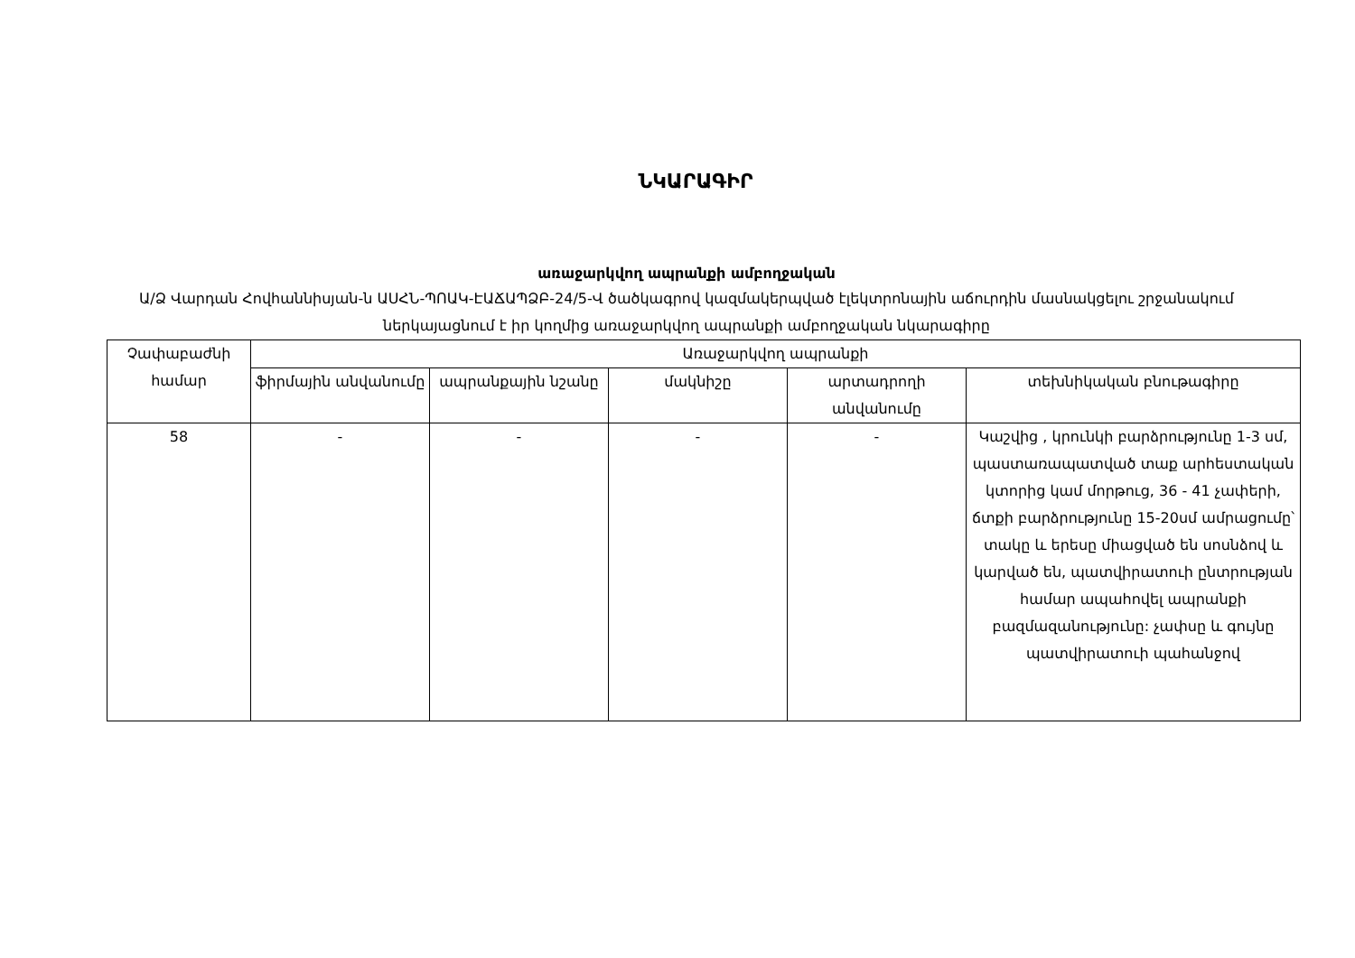ՆԿԱՐԱԳԻՐ
առաջարկվող ապրանքի ամբողջական
Ա/Ձ Վարդան Հովհաննիսյան-ն ԱՍՀՆ-ՊՈԱԿ-ԷԱՃԱՊՁԲ-24/5-Վ ծածկագրով կազմակերպված էլեկտրոնային աճուրդին մասնակցելու շրջանակում ներկայացնում է իր կողմից առաջարկվող ապրանքի ամբողջական նկարագիրը
| Չափաբաժնի համար | Առաջարկվող ապրանքի | | | | |
| --- | --- | --- | --- | --- | --- |
| | ֆիրմային անվանումը | ապրանքային նշանը | մակնիշը | արտադրողի անվանումը | տեխնիկական բնութագիրը |
| 58 | - | - | - | - | Կաշվից , կրունկի բարձրությունը 1-3 սմ, պաստառապատված տաք արհեստական կտորից կամ մորթուց, 36 - 41 չափերի, ճտքի բարձրությունը 15-20սմ ամրացումը՝ տակը և երեսը միացված են սոսնձով և կարված են, պատվիրատուի ընտրության համար ապահովել ապրանքի բազմազանությունը: չափսը և գույնը պատվիրատուի պահանջով |